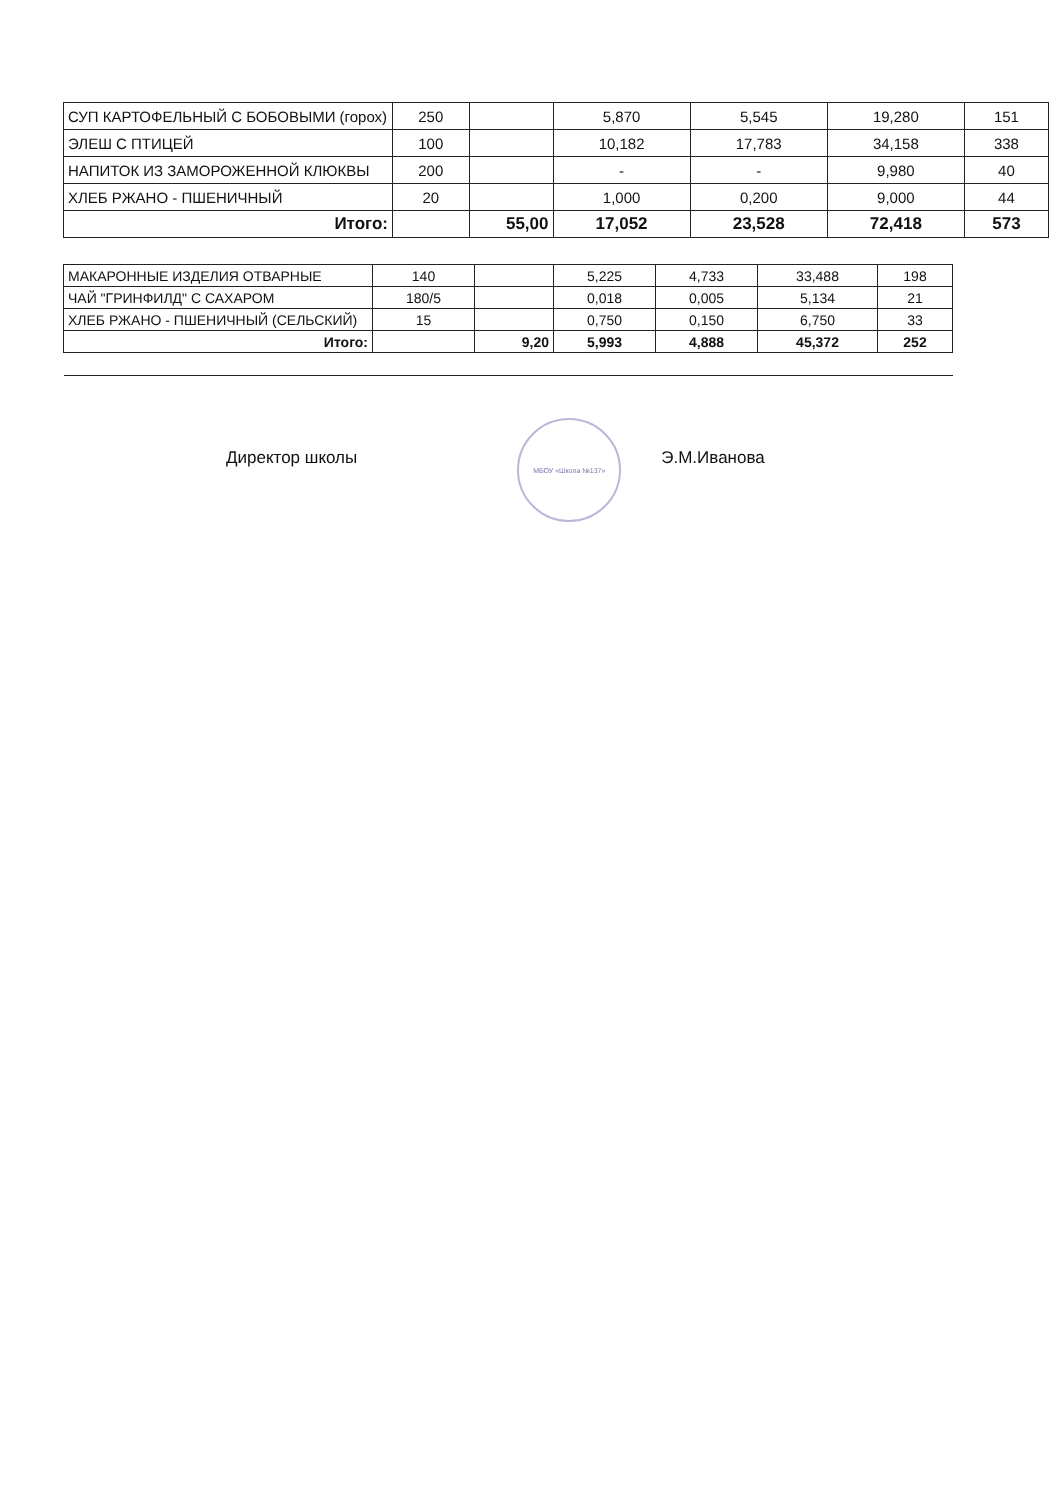| СУП КАРТОФЕЛЬНЫЙ С БОБОВЫМИ (горох) | 250 | | 5,870 | 5,545 | 19,280 | 151 |
| ЭЛЕШ С ПТИЦЕЙ | 100 | | 10,182 | 17,783 | 34,158 | 338 |
| НАПИТОК ИЗ ЗАМОРОЖЕННОЙ КЛЮКВЫ | 200 | | - | - | 9,980 | 40 |
| ХЛЕБ РЖАНО - ПШЕНИЧНЫЙ | 20 | | 1,000 | 0,200 | 9,000 | 44 |
| Итого: | | 55,00 | 17,052 | 23,528 | 72,418 | 573 |
| МАКАРОННЫЕ ИЗДЕЛИЯ ОТВАРНЫЕ | 140 | | 5,225 | 4,733 | 33,488 | 198 |
| ЧАЙ "ГРИНФИЛД" С САХАРОМ | 180/5 | | 0,018 | 0,005 | 5,134 | 21 |
| ХЛЕБ РЖАНО - ПШЕНИЧНЫЙ (СЕЛЬСКИЙ) | 15 | | 0,750 | 0,150 | 6,750 | 33 |
| Итого: | | 9,20 | 5,993 | 4,888 | 45,372 | 252 |
Директор школы
МБОУ «Школа №137»
Э.М.Иванова